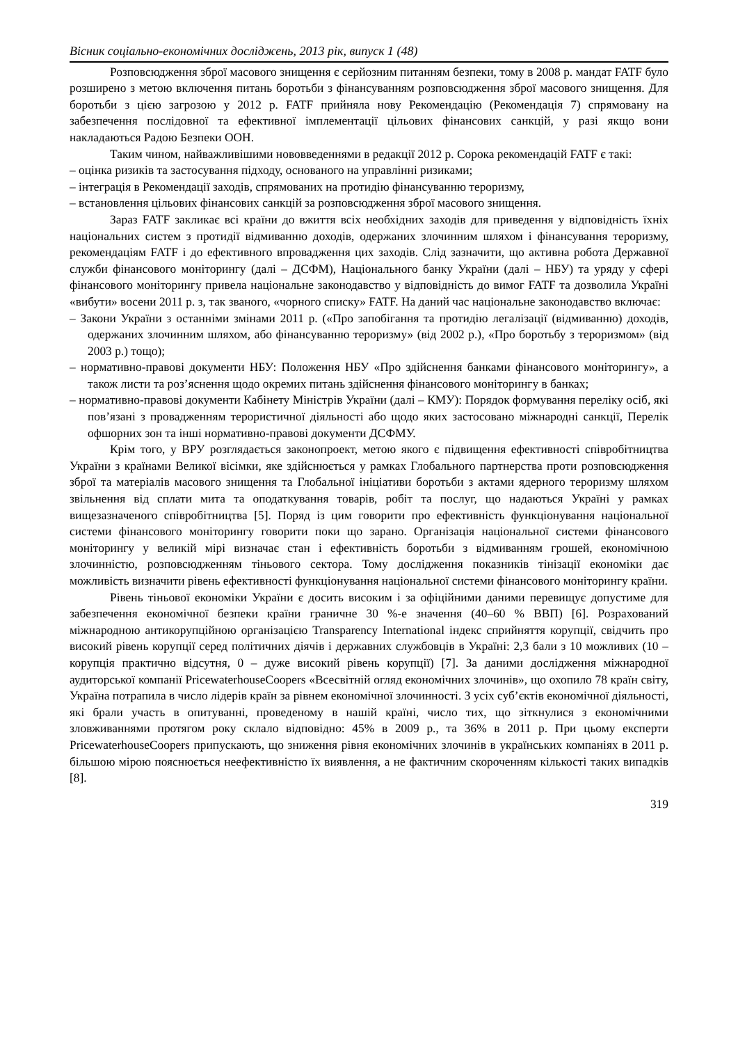Вісник соціально-економічних досліджень, 2013 рік, випуск 1 (48)
Розповсюдження зброї масового знищення є серйозним питанням безпеки, тому в 2008 р. мандат FATF було розширено з метою включення питань боротьби з фінансуванням розповсюдження зброї масового знищення. Для боротьби з цією загрозою у 2012 р. FATF прийняла нову Рекомендацію (Рекомендація 7) спрямовану на забезпечення послідовної та ефективної імплементації цільових фінансових санкцій, у разі якщо вони накладаються Радою Безпеки ООН.
Таким чином, найважливішими нововведеннями в редакції 2012 р. Сорока рекомендацій FATF є такі:
– оцінка ризиків та застосування підходу, основаного на управлінні ризиками;
– інтеграція в Рекомендації заходів, спрямованих на протидію фінансуванню тероризму,
– встановлення цільових фінансових санкцій за розповсюдження зброї масового знищення.
Зараз FATF закликає всі країни до вжиття всіх необхідних заходів для приведення у відповідність їхніх національних систем з протидії відмиванню доходів, одержаних злочинним шляхом і фінансування тероризму, рекомендаціям FATF і до ефективного впровадження цих заходів. Слід зазначити, що активна робота Державної служби фінансового моніторингу (далі – ДСФМ), Національного банку України (далі – НБУ) та уряду у сфері фінансового моніторингу привела національне законодавство у відповідність до вимог FATF та дозволила Україні «вибути» восени 2011 р. з, так званого, «чорного списку» FATF. На даний час національне законодавство включає:
– Закони України з останніми змінами 2011 р. («Про запобігання та протидію легалізації (відмиванню) доходів, одержаних злочинним шляхом, або фінансуванню тероризму» (від 2002 р.), «Про боротьбу з тероризмом» (від 2003 р.) тощо);
– нормативно-правові документи НБУ: Положення НБУ «Про здійснення банками фінансового моніторингу», а також листи та роз’яснення щодо окремих питань здійснення фінансового моніторингу в банках;
– нормативно-правові документи Кабінету Міністрів України (далі – КМУ): Порядок формування переліку осіб, які пов’язані з провадженням терористичної діяльності або щодо яких застосовано міжнародні санкції, Перелік офшорних зон та інші нормативно-правові документи ДСФМУ.
Крім того, у ВРУ розглядається законопроект, метою якого є підвищення ефективності співробітництва України з країнами Великої вісімки, яке здійснюється у рамках Глобального партнерства проти розповсюдження зброї та матеріалів масового знищення та Глобальної ініціативи боротьби з актами ядерного тероризму шляхом звільнення від сплати мита та оподаткування товарів, робіт та послуг, що надаються Україні у рамках вищезазначеного співробітництва [5]. Поряд із цим говорити про ефективність функціонування національної системи фінансового моніторингу говорити поки що зарано. Організація національної системи фінансового моніторингу у великій мірі визначає стан і ефективність боротьби з відмиванням грошей, економічною злочинністю, розповсюдженням тіньового сектора. Тому дослідження показників тінізації економіки дає можливість визначити рівень ефективності функціонування національної системи фінансового моніторингу країни.
Рівень тіньової економіки України є досить високим і за офіційними даними перевищує допустиме для забезпечення економічної безпеки країни граничне 30 %-е значення (40–60 % ВВП) [6]. Розрахований міжнародною антикорупційною організацією Transparency International індекс сприйняття корупції, свідчить про високий рівень корупції серед політичних діячів і державних службовців в Україні: 2,3 бали з 10 можливих (10 – корупція практично відсутня, 0 – дуже високий рівень корупції) [7]. За даними дослідження міжнародної аудиторської компанії PricewaterhouseCoopers «Всесвітній огляд економічних злочинів», що охопило 78 країн світу, Україна потрапила в число лідерів країн за рівнем економічної злочинності. З усіх суб’єктів економічної діяльності, які брали участь в опитуванні, проведеному в нашій країні, число тих, що зіткнулися з економічними зловживаннями протягом року склало відповідно: 45% в 2009 р., та 36% в 2011 р. При цьому експерти PricewaterhouseCoopers припускають, що зниження рівня економічних злочинів в українських компаніях в 2011 р. більшою мірою пояснюється неефективністю їх виявлення, а не фактичним скороченням кількості таких випадків [8].
319